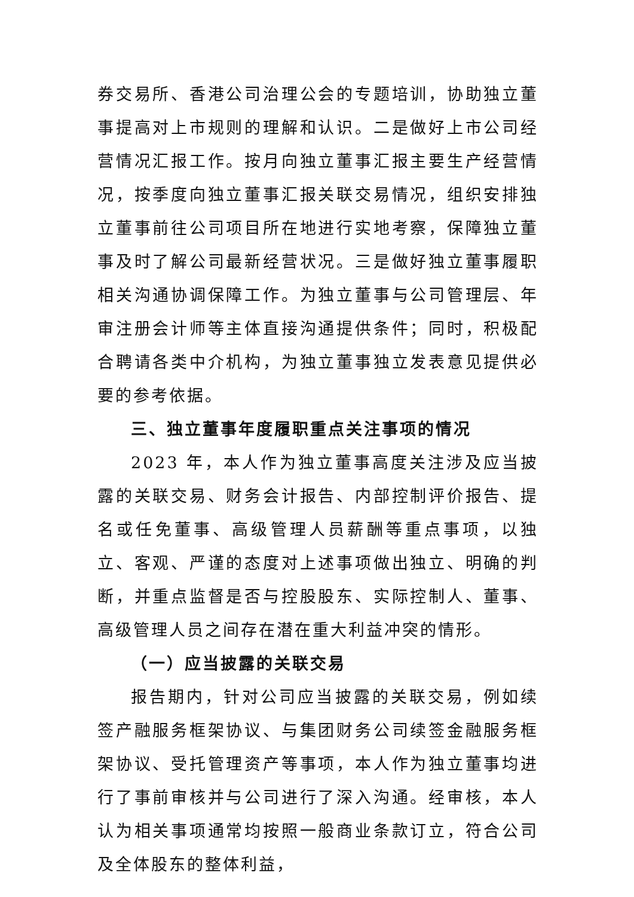券交易所、香港公司治理公会的专题培训，协助独立董事提高对上市规则的理解和认识。二是做好上市公司经营情况汇报工作。按月向独立董事汇报主要生产经营情况，按季度向独立董事汇报关联交易情况，组织安排独立董事前往公司项目所在地进行实地考察，保障独立董事及时了解公司最新经营状况。三是做好独立董事履职相关沟通协调保障工作。为独立董事与公司管理层、年审注册会计师等主体直接沟通提供条件；同时，积极配合聘请各类中介机构，为独立董事独立发表意见提供必要的参考依据。
三、独立董事年度履职重点关注事项的情况
2023 年，本人作为独立董事高度关注涉及应当披露的关联交易、财务会计报告、内部控制评价报告、提名或任免董事、高级管理人员薪酬等重点事项，以独立、客观、严谨的态度对上述事项做出独立、明确的判断，并重点监督是否与控股股东、实际控制人、董事、高级管理人员之间存在潜在重大利益冲突的情形。
（一）应当披露的关联交易
报告期内，针对公司应当披露的关联交易，例如续签产融服务框架协议、与集团财务公司续签金融服务框架协议、受托管理资产等事项，本人作为独立董事均进行了事前审核并与公司进行了深入沟通。经审核，本人认为相关事项通常均按照一般商业条款订立，符合公司及全体股东的整体利益，